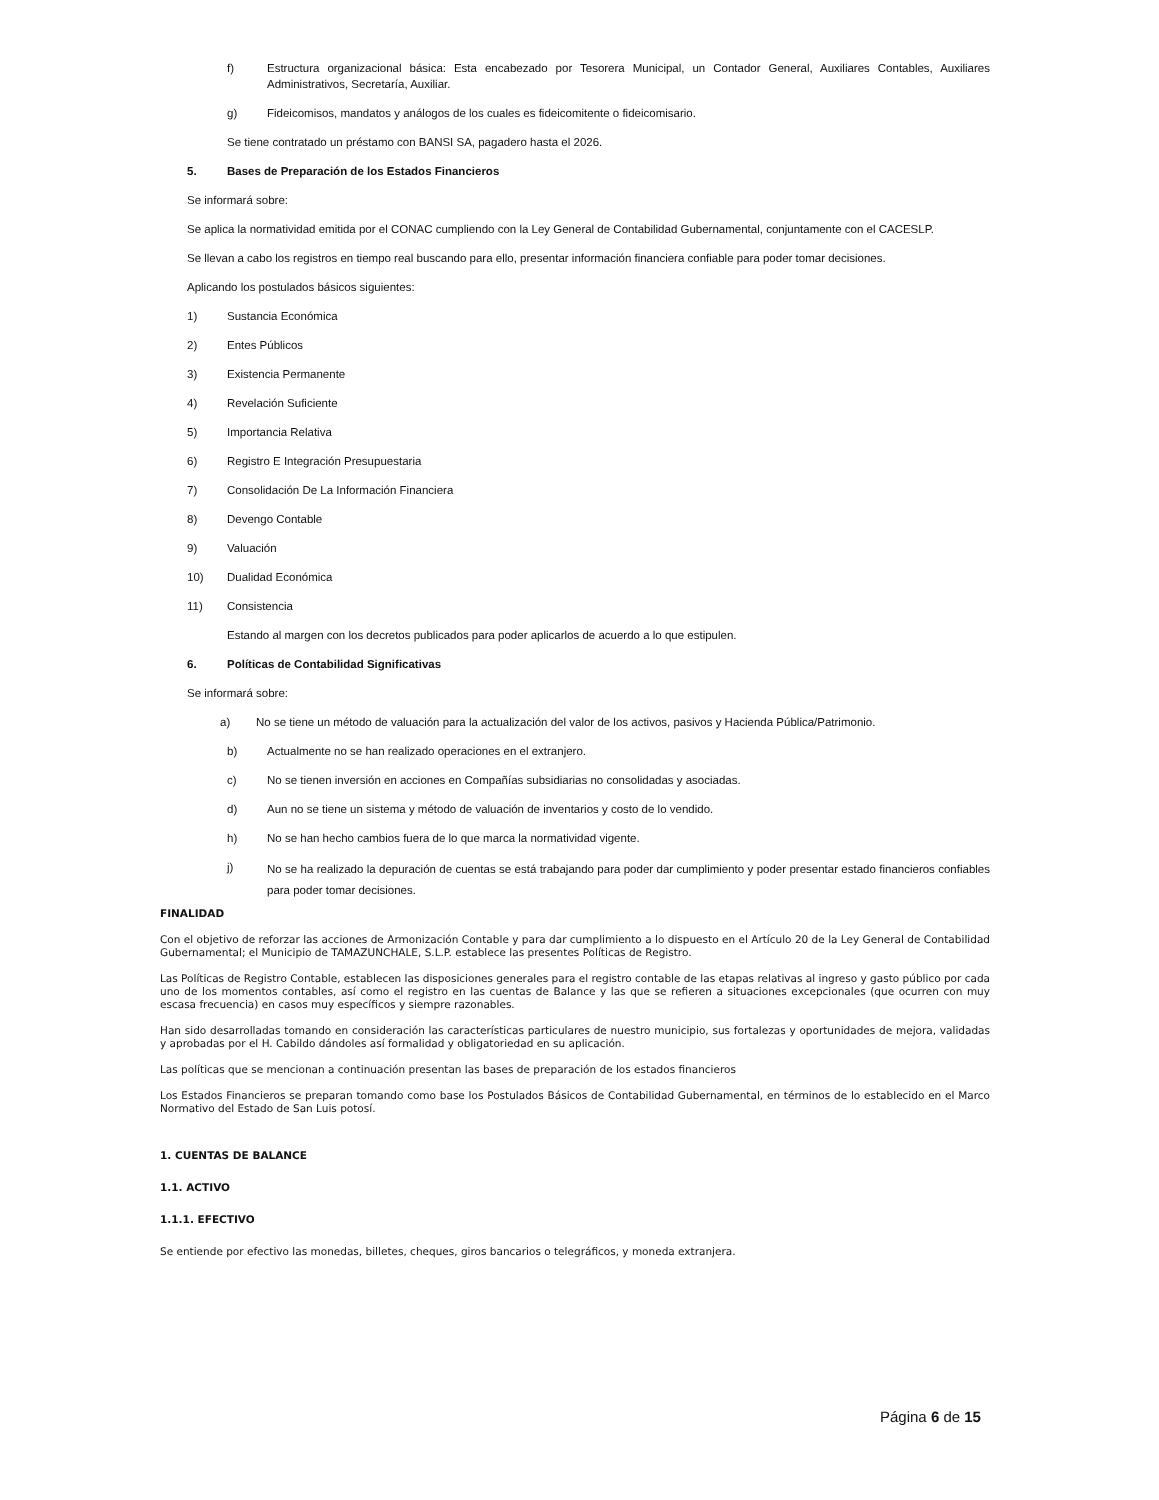f) Estructura organizacional básica: Esta encabezado por Tesorera Municipal, un Contador General, Auxiliares Contables, Auxiliares Administrativos, Secretaría, Auxiliar.
g) Fideicomisos, mandatos y análogos de los cuales es fideicomitente o fideicomisario.
Se tiene contratado un préstamo con BANSI SA, pagadero hasta el 2026.
5. Bases de Preparación de los Estados Financieros
Se informará sobre:
Se aplica la normatividad emitida por el CONAC cumpliendo con la Ley General de Contabilidad Gubernamental, conjuntamente con el CACESLP.
Se llevan a cabo los registros en tiempo real buscando para ello, presentar información financiera confiable para poder tomar decisiones.
Aplicando los postulados básicos siguientes:
1) Sustancia Económica
2) Entes Públicos
3) Existencia Permanente
4) Revelación Suficiente
5) Importancia Relativa
6) Registro E Integración Presupuestaria
7) Consolidación De La Información Financiera
8) Devengo Contable
9) Valuación
10) Dualidad Económica
11) Consistencia
Estando al margen con los decretos publicados para poder aplicarlos de acuerdo a lo que estipulen.
6. Políticas de Contabilidad Significativas
Se informará sobre:
a) No se tiene un método de valuación para la actualización del valor de los activos, pasivos y Hacienda Pública/Patrimonio.
b) Actualmente no se han realizado operaciones en el extranjero.
c) No se tienen inversión en acciones en Compañías subsidiarias no consolidadas y asociadas.
d) Aun no se tiene un sistema y método de valuación de inventarios y costo de lo vendido.
h) No se han hecho cambios fuera de lo que marca la normatividad vigente.
j) No se ha realizado la depuración de cuentas se está trabajando para poder dar cumplimiento y poder presentar estado financieros confiables para poder tomar decisiones.
FINALIDAD
Con el objetivo de reforzar las acciones de Armonización Contable y para dar cumplimiento a lo dispuesto en el Artículo 20 de la Ley General de Contabilidad Gubernamental; el Municipio de TAMAZUNCHALE, S.L.P. establece las presentes Políticas de Registro.
Las Políticas de Registro Contable, establecen las disposiciones generales para el registro contable de las etapas relativas al ingreso y gasto público por cada uno de los momentos contables, así como el registro en las cuentas de Balance y las que se refieren a situaciones excepcionales (que ocurren con muy escasa frecuencia) en casos muy específicos y siempre razonables.
Han sido desarrolladas tomando en consideración las características particulares de nuestro municipio, sus fortalezas y oportunidades de mejora, validadas y aprobadas por el H. Cabildo dándoles así formalidad y obligatoriedad en su aplicación.
Las políticas que se mencionan a continuación presentan las bases de preparación de los estados financieros
Los Estados Financieros se preparan tomando como base los Postulados Básicos de Contabilidad Gubernamental, en términos de lo establecido en el Marco Normativo del Estado de San Luis potosí.
1. CUENTAS DE BALANCE
1.1. ACTIVO
1.1.1. EFECTIVO
Se entiende por efectivo las monedas, billetes, cheques, giros bancarios o telegráficos, y moneda extranjera.
Página 6 de 15